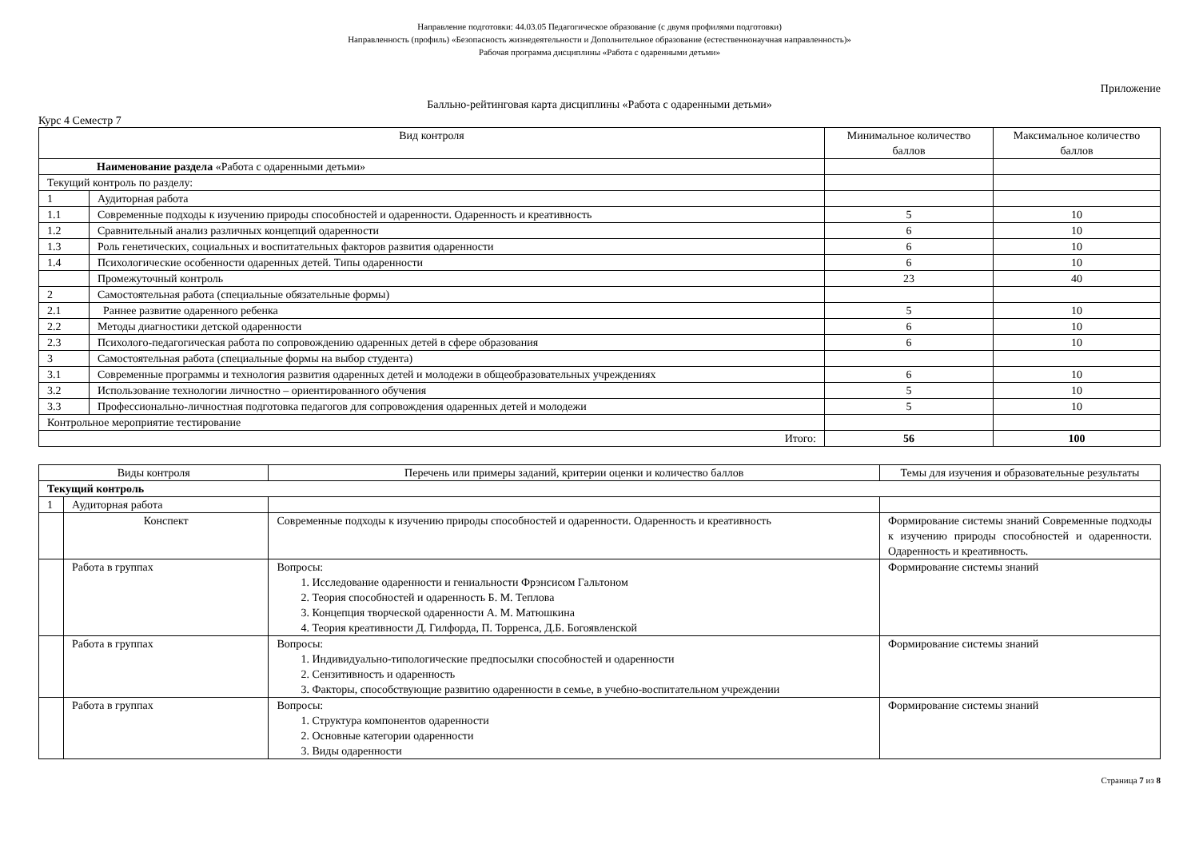Направление подготовки: 44.03.05 Педагогическое образование (с двумя профилями подготовки)
Направленность (профиль) «Безопасность жизнедеятельности и Дополнительное образование (естественнонаучная направленность)»
Рабочая программа дисциплины «Работа с одаренными детьми»
Приложение
Балльно-рейтинговая карта дисциплины «Работа с одаренными детьми»
Курс 4 Семестр 7
| Вид контроля | | Минимальное количество баллов | Максимальное количество баллов |
| --- | --- | --- | --- |
| Наименование раздела «Работа с одаренными детьми» | | | |
| Текущий контроль по разделу: | | | |
| 1 | Аудиторная работа | | |
| 1.1 | Современные подходы к изучению природы способностей и одаренности. Одаренность и креативность | 5 | 10 |
| 1.2 | Сравнительный анализ различных концепций одаренности | 6 | 10 |
| 1.3 | Роль генетических, социальных и воспитательных факторов развития одаренности | 6 | 10 |
| 1.4 | Психологические особенности одаренных детей. Типы одаренности | 6 | 10 |
| | Промежуточный контроль | 23 | 40 |
| 2 | Самостоятельная работа (специальные обязательные формы) | | |
| 2.1 | Раннее развитие одаренного ребенка | 5 | 10 |
| 2.2 | Методы диагностики детской одаренности | 6 | 10 |
| 2.3 | Психолого-педагогическая работа по сопровождению одаренных детей в сфере образования | 6 | 10 |
| 3 | Самостоятельная работа (специальные формы на выбор студента) | | |
| 3.1 | Современные программы и технология развития одаренных детей и молодежи в общеобразовательных учреждениях | 6 | 10 |
| 3.2 | Использование технологии личностно – ориентированного обучения | 5 | 10 |
| 3.3 | Профессионально-личностная подготовка педагогов для сопровождения одаренных детей и молодежи | 5 | 10 |
| Контрольное мероприятие тестирование | | | |
| Итого: | | 56 | 100 |
| Виды контроля | | Перечень или примеры заданий, критерии оценки и количество баллов | Темы для изучения и образовательные результаты |
| --- | --- | --- | --- |
| Текущий контроль | | | |
| 1 | Аудиторная работа | | |
| | Конспект | Современные подходы к изучению природы способностей и одаренности. Одаренность и креативность | Формирование системы знаний Современные подходы к изучению природы способностей и одаренности. Одаренность и креативность. |
| | Работа в группах | Вопросы: 1. Исследование одаренности и гениальности Фрэнсисом Гальтоном 2. Теория способностей и одаренность Б. М. Теплова 3. Концепция творческой одаренности А. М. Матюшкина 4. Теория креативности Д. Гилфорда, П. Торренса, Д.Б. Богоявленской | Формирование системы знаний |
| | Работа в группах | Вопросы: 1. Индивидуально-типологические предпосылки способностей и одаренности 2. Сензитивность и одаренность 3. Факторы, способствующие развитию одаренности в семье, в учебно-воспитательном учреждении | Формирование системы знаний |
| | Работа в группах | Вопросы: 1. Структура компонентов одаренности 2. Основные категории одаренности 3. Виды одаренности | Формирование системы знаний |
Страница 7 из 8